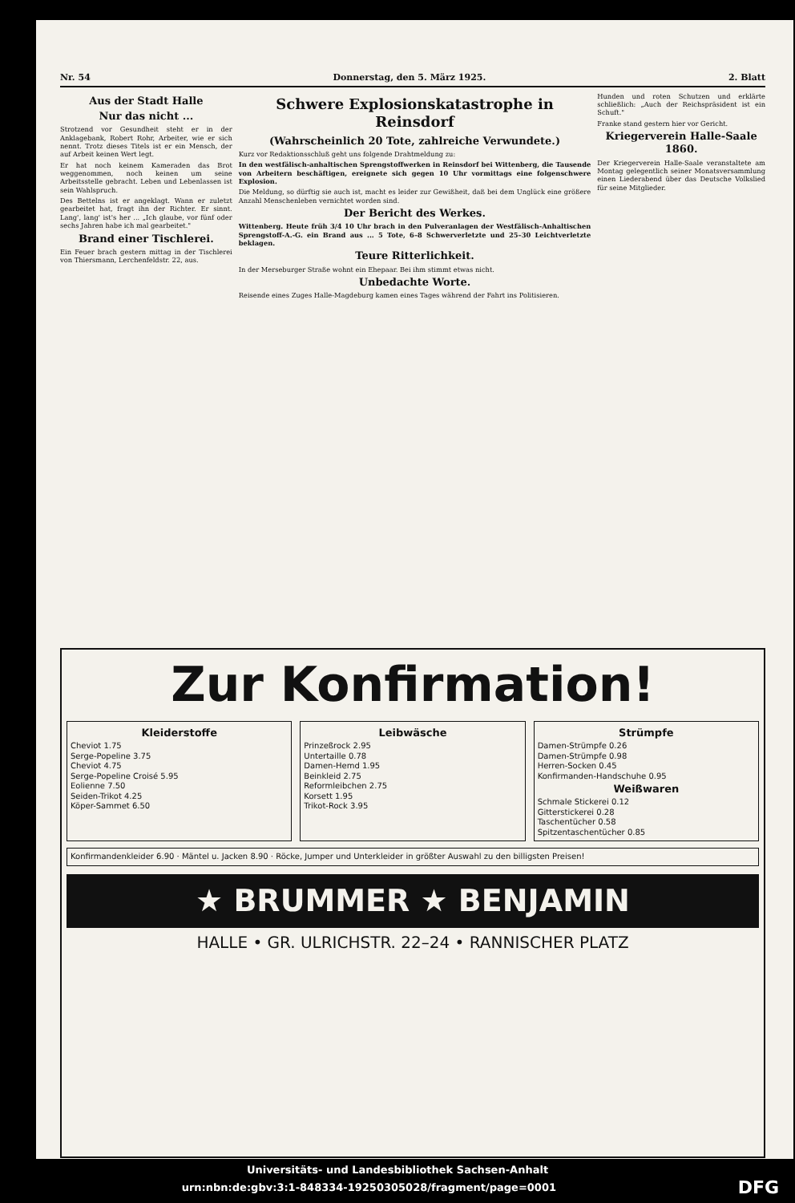Nr. 54 Donnerstag, den 5. März 1925. 2. Blatt
Aus der Stadt Halle
Nur das nicht ...
Strotzend vor Gesundheit steht er in der Anklagebank, Robert Rohr, Arbeiter, wie er sich nennt. Trotz dieses Titels ist er ein Mensch, der auf Arbeit keinen Wert legt.
Er hat noch keinem Kameraden das Brot weggenommen, noch keinen um seine Arbeitsstelle gebracht. Leben und Lebenlassen ist sein Wahlspruch.
Des Bettelns ist er angeklagt. Wann er zuletzt gearbeitet hat, fragt ihn der Richter. Er sinnt. Lang', lang' ist's her ... „Ich glaube, vor fünf oder sechs Jahren habe ich mal gearbeitet."
Brand einer Tischlerei.
Ein Feuer brach gestern mittag in der Tischlerei von Thiersmann, Lerchenfeldstr. 22, aus.
Schwere Explosionskatastrophe in Reinsdorf
(Wahrscheinlich 20 Tote, zahlreiche Verwundete.)
Kurz vor Redaktionsschluß geht uns folgende Drahtmeldung zu:
In den westfälisch-anhaltischen Sprengstoffwerken in Reinsdorf bei Wittenberg, die Tausende von Arbeitern beschäftigen, ereignete sich gegen 10 Uhr vormittags eine folgenschwere Explosion.
Die Meldung, so dürftig sie auch ist, macht es leider zur Gewißheit, daß bei dem Unglück eine größere Anzahl Menschenleben vernichtet worden sind.
Der Bericht des Werkes.
Wittenberg. Heute früh 3/4 10 Uhr brach in den Pulveranlagen der Westfälisch-Anhaltischen Sprengstoff-A.-G. ein Brand aus ... 5 Tote, 6–8 Schwerverletzte und 25–30 Leichtverletzte beklagen.
Teure Ritterlichkeit.
In der Merseburger Straße wohnt ein Ehepaar. Bei ihm stimmt etwas nicht.
Unbedachte Worte.
Reisende eines Zuges Halle-Magdeburg kamen eines Tages während der Fahrt ins Politisieren.
Hunden und roten Schutzen und erklärte schließlich: „Auch der Reichspräsident ist ein Schuft."
Franke stand gestern hier vor Gericht.
Kriegerverein Halle-Saale 1860.
Der Kriegerverein Halle-Saale veranstaltete am Montag gelegentlich seiner Monatsversammlung einen Liederabend über das Deutsche Volkslied für seine Mitglieder.
Zur Konfirmation!
Kleiderstoffe
Cheviot 1.75
Serge-Popeline 3.75
Cheviot 4.75
Serge-Popeline Croisé 5.95
Eolienne 7.50
Seiden-Trikot 4.25
Köper-Sammet 6.50
Leibwäsche
Prinzeßrock 2.95
Untertaille 0.78
Damen-Hemd 1.95
Beinkleid 2.75
Reformleibchen 2.75
Korsett 1.95
Trikot-Rock 3.95
Strümpfe
Damen-Strümpfe 0.26
Damen-Strümpfe 0.98
Herren-Socken 0.45
Konfirmanden-Handschuhe 0.95
Weißwaren
Schmale Stickerei 0.12
Gitterstickerei 0.28
Taschentücher 0.58
Spitzentaschentücher 0.85
Konfirmandenkleider 6.90 · Mäntel u. Jacken 8.90 · Röcke, Jumper und Unterkleider in größter Auswahl zu den billigsten Preisen!
★ BRUMMER ★ BENJAMIN
HALLE • GR. ULRICHSTR. 22–24 • RANNISCHER PLATZ
Universitäts- und Landesbibliothek Sachsen-Anhalt
urn:nbn:de:gbv:3:1-848334-19250305028/fragment/page=0001 DFG